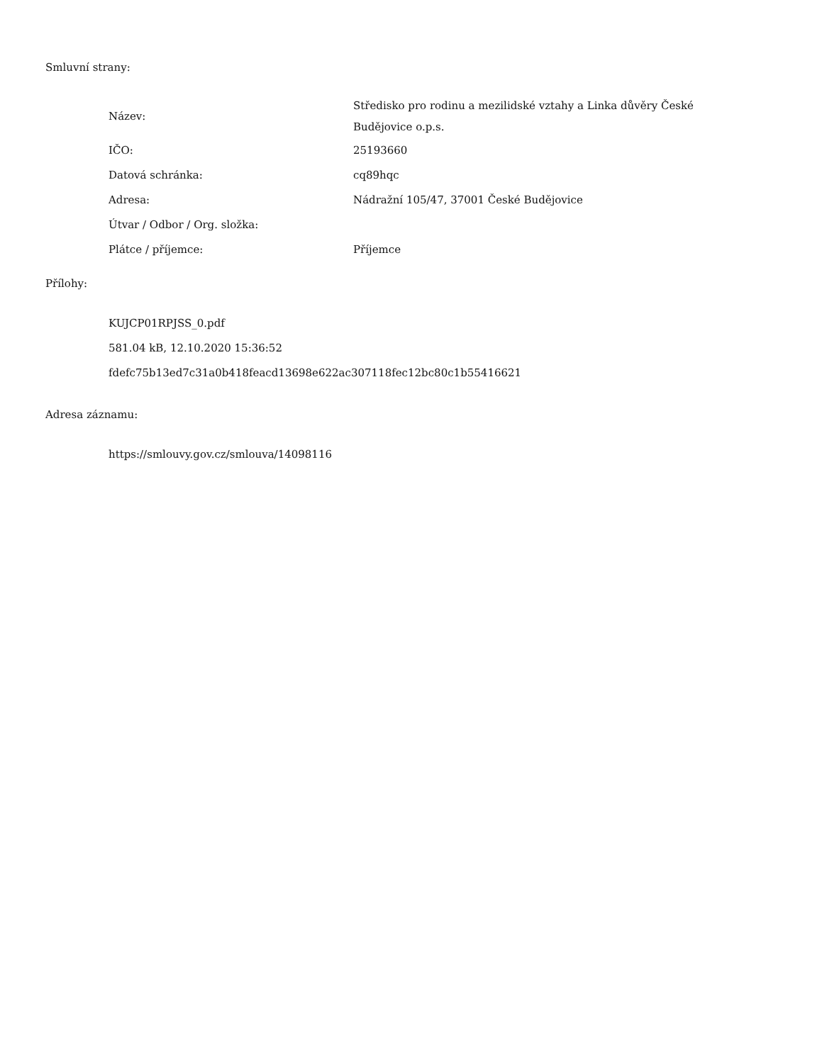Smluvní strany:
| Název: | Středisko pro rodinu a mezilidské vztahy a Linka důvěry České Budějovice o.p.s. |
| IČO: | 25193660 |
| Datová schránka: | cq89hqc |
| Adresa: | Nádražní 105/47, 37001 České Budějovice |
| Útvar / Odbor / Org. složka: | |
| Plátce / příjemce: | Příjemce |
Přílohy:
KUJCP01RPJSS_0.pdf
581.04 kB, 12.10.2020 15:36:52
fdefc75b13ed7c31a0b418feacd13698e622ac307118fec12bc80c1b55416621
Adresa záznamu:
https://smlouvy.gov.cz/smlouva/14098116